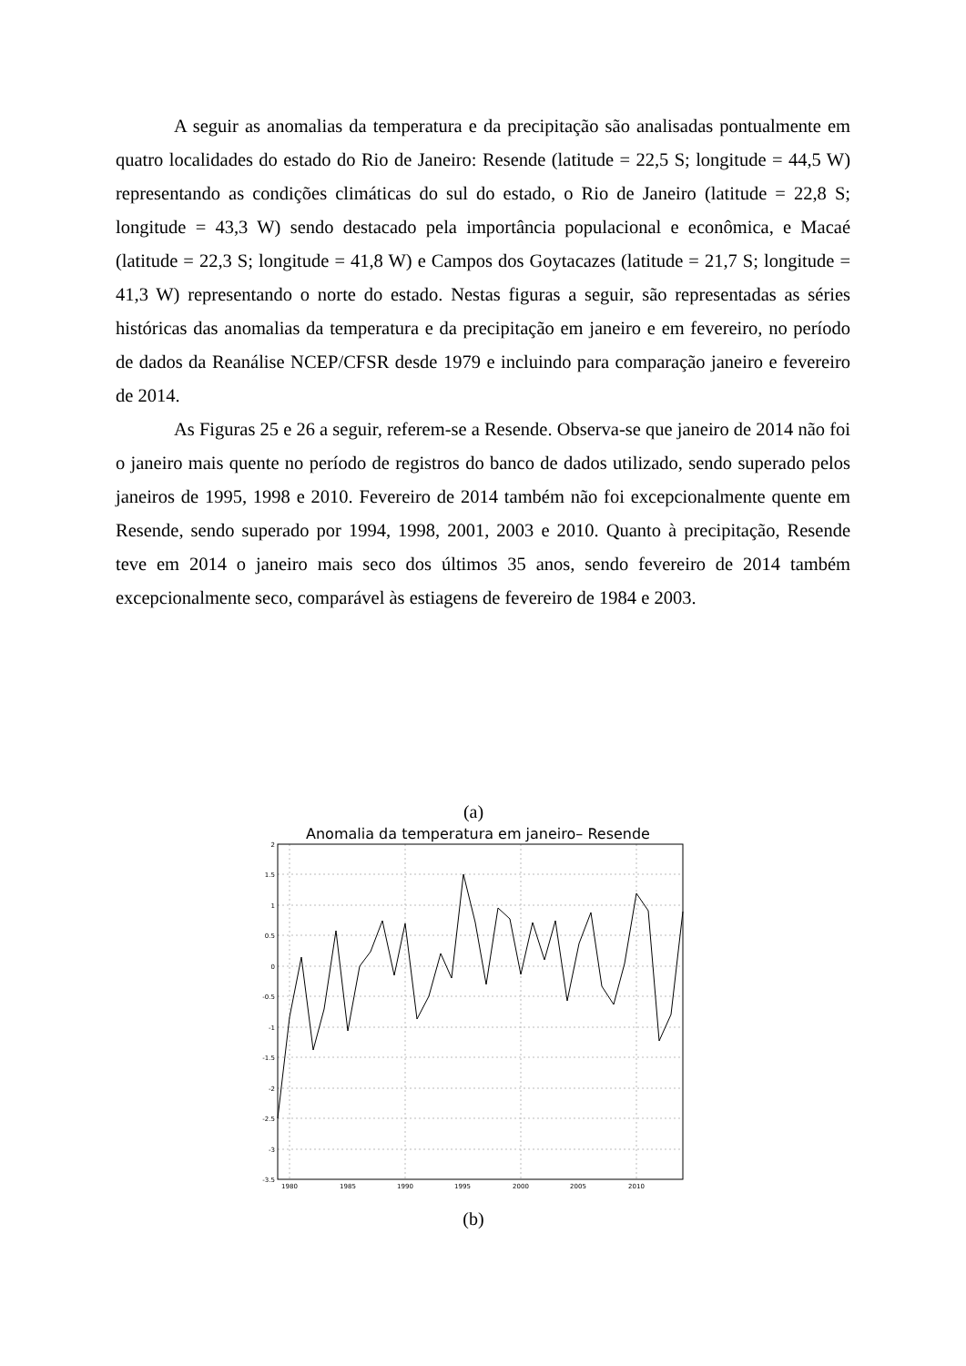A seguir as anomalias da temperatura e da precipitação são analisadas pontualmente em quatro localidades do estado do Rio de Janeiro: Resende (latitude = 22,5 S; longitude = 44,5 W) representando as condições climáticas do sul do estado, o Rio de Janeiro (latitude = 22,8 S; longitude = 43,3 W) sendo destacado pela importância populacional e econômica, e Macaé (latitude = 22,3 S; longitude = 41,8 W) e Campos dos Goytacazes (latitude = 21,7 S; longitude = 41,3 W) representando o norte do estado. Nestas figuras a seguir, são representadas as séries históricas das anomalias da temperatura e da precipitação em janeiro e em fevereiro, no período de dados da Reanálise NCEP/CFSR desde 1979 e incluindo para comparação janeiro e fevereiro de 2014.
As Figuras 25 e 26 a seguir, referem-se a Resende. Observa-se que janeiro de 2014 não foi o janeiro mais quente no período de registros do banco de dados utilizado, sendo superado pelos janeiros de 1995, 1998 e 2010. Fevereiro de 2014 também não foi excepcionalmente quente em Resende, sendo superado por 1994, 1998, 2001, 2003 e 2010. Quanto à precipitação, Resende teve em 2014 o janeiro mais seco dos últimos 35 anos, sendo fevereiro de 2014 também excepcionalmente seco, comparável às estiagens de fevereiro de 1984 e 2003.
(a)
Anomalia da temperatura em janeiro– Resende
2
1.5
1
0.5
0
-0.5
-1
-1.5
-2
-2.5
-3
-3.5
1980
1985
1990
1995
2000
2005
2010
(b)